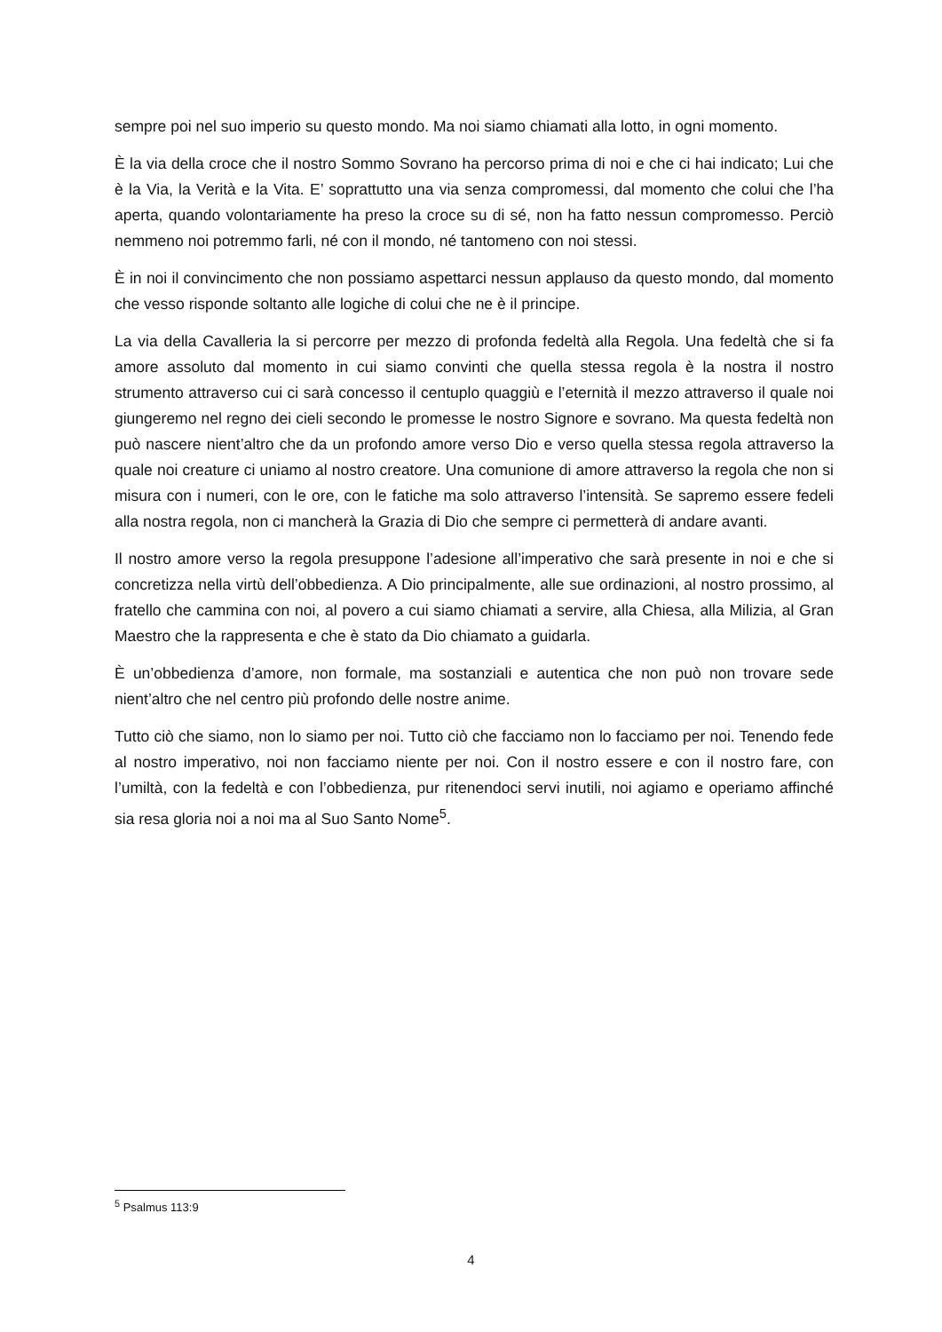sempre poi nel suo imperio su questo mondo. Ma noi siamo chiamati alla lotto, in ogni momento.
È la via della croce che il nostro Sommo Sovrano ha percorso prima di noi e che ci hai indicato; Lui che è la Via, la Verità e la Vita. E’ soprattutto una via senza compromessi, dal momento che colui che l’ha aperta, quando volontariamente ha preso la croce su di sé, non ha fatto nessun compromesso. Perciò nemmeno noi potremmo farli, né con il mondo, né tantomeno con noi stessi.
È in noi il convincimento che non possiamo aspettarci nessun applauso da questo mondo, dal momento che vesso risponde soltanto alle logiche di colui che ne è il principe.
La via della Cavalleria la si percorre per mezzo di profonda fedeltà alla Regola. Una fedeltà che si fa amore assoluto dal momento in cui siamo convinti che quella stessa regola è la nostra il nostro strumento attraverso cui ci sarà concesso il centuplo quaggiù e l’eternità il mezzo attraverso il quale noi giungeremo nel regno dei cieli secondo le promesse le nostro Signore e sovrano. Ma questa fedeltà non può nascere nient’altro che da un profondo amore verso Dio e verso quella stessa regola attraverso la quale noi creature ci uniamo al nostro creatore. Una comunione di amore attraverso la regola che non si misura con i numeri, con le ore, con le fatiche ma solo attraverso l’intensità. Se sapremo essere fedeli alla nostra regola, non ci mancherà la Grazia di Dio che sempre ci permetterà di andare avanti.
Il nostro amore verso la regola presuppone l’adesione all’imperativo che sarà presente in noi e che si concretizza nella virtù dell’obbedienza. A Dio principalmente, alle sue ordinazioni, al nostro prossimo, al fratello che cammina con noi, al povero a cui siamo chiamati a servire, alla Chiesa, alla Milizia, al Gran Maestro che la rappresenta e che è stato da Dio chiamato a guidarla.
È un’obbedienza d’amore, non formale, ma sostanziali e autentica che non può non trovare sede nient’altro che nel centro più profondo delle nostre anime.
Tutto ciò che siamo, non lo siamo per noi. Tutto ciò che facciamo non lo facciamo per noi. Tenendo fede al nostro imperativo, noi non facciamo niente per noi. Con il nostro essere e con il nostro fare, con l’umiltà, con la fedeltà e con l’obbedienza, pur ritenendoci servi inutili, noi agiamo e operiamo affinché sia resa gloria noi a noi ma al Suo Santo Nome<sup>5</sup>.
<sup>5</sup> Psalmus 113:9
4